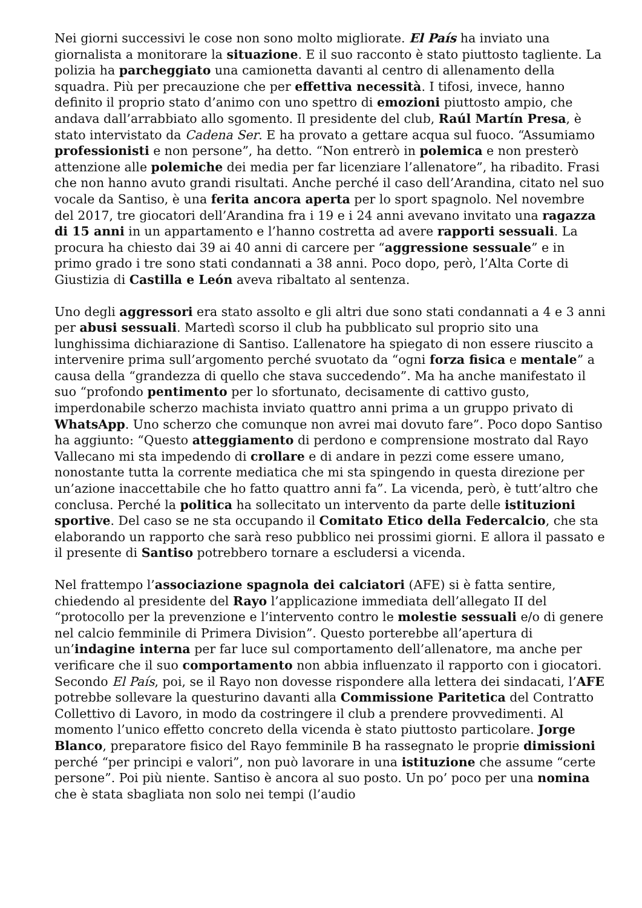Nei giorni successivi le cose non sono molto migliorate. El País ha inviato una giornalista a monitorare la situazione. E il suo racconto è stato piuttosto tagliente. La polizia ha parcheggiato una camionetta davanti al centro di allenamento della squadra. Più per precauzione che per effettiva necessità. I tifosi, invece, hanno definito il proprio stato d’animo con uno spettro di emozioni piuttosto ampio, che andava dall’arrabbiato allo sgomento. Il presidente del club, Raúl Martín Presa, è stato intervistato da Cadena Ser. E ha provato a gettare acqua sul fuoco. “Assumiamo professionisti e non persone”, ha detto. “Non entrerò in polemica e non presterò attenzione alle polemiche dei media per far licenziare l’allenatore”, ha ribadito. Frasi che non hanno avuto grandi risultati. Anche perché il caso dell’Arandina, citato nel suo vocale da Santiso, è una ferita ancora aperta per lo sport spagnolo. Nel novembre del 2017, tre giocatori dell’Arandina fra i 19 e i 24 anni avevano invitato una ragazza di 15 anni in un appartamento e l’hanno costretta ad avere rapporti sessuali. La procura ha chiesto dai 39 ai 40 anni di carcere per “aggressione sessuale” e in primo grado i tre sono stati condannati a 38 anni. Poco dopo, però, l’Alta Corte di Giustizia di Castilla e León aveva ribaltato al sentenza.
Uno degli aggressori era stato assolto e gli altri due sono stati condannati a 4 e 3 anni per abusi sessuali. Martedì scorso il club ha pubblicato sul proprio sito una lunghissima dichiarazione di Santiso. L’allenatore ha spiegato di non essere riuscito a intervenire prima sull’argomento perché svuotato da “ogni forza fisica e mentale” a causa della “grandezza di quello che stava succedendo”. Ma ha anche manifestato il suo “profondo pentimento per lo sfortunato, decisamente di cattivo gusto, imperdonabile scherzo machista inviato quattro anni prima a un gruppo privato di WhatsApp. Uno scherzo che comunque non avrei mai dovuto fare”. Poco dopo Santiso ha aggiunto: “Questo atteggiamento di perdono e comprensione mostrato dal Rayo Vallecano mi sta impedendo di crollare e di andare in pezzi come essere umano, nonostante tutta la corrente mediatica che mi sta spingendo in questa direzione per un’azione inaccettabile che ho fatto quattro anni fa”. La vicenda, però, è tutt’altro che conclusa. Perché la politica ha sollecitato un intervento da parte delle istituzioni sportive. Del caso se ne sta occupando il Comitato Etico della Federcalcio, che sta elaborando un rapporto che sarà reso pubblico nei prossimi giorni. E allora il passato e il presente di Santiso potrebbero tornare a escludersi a vicenda.
Nel frattempo l’associazione spagnola dei calciatori (AFE) si è fatta sentire, chiedendo al presidente del Rayo l’applicazione immediata dell’allegato II del “protocollo per la prevenzione e l’intervento contro le molestie sessuali e/o di genere nel calcio femminile di Primera Division”. Questo porterebbe all’apertura di un’indagine interna per far luce sul comportamento dell’allenatore, ma anche per verificare che il suo comportamento non abbia influenzato il rapporto con i giocatori. Secondo El País, poi, se il Rayo non dovesse rispondere alla lettera dei sindacati, l’AFE potrebbe sollevare la questurino davanti alla Commissione Paritetica del Contratto Collettivo di Lavoro, in modo da costringere il club a prendere provvedimenti. Al momento l’unico effetto concreto della vicenda è stato piuttosto particolare. Jorge Blanco, preparatore fisico del Rayo femminile B ha rassegnato le proprie dimissioni perché “per principi e valori”, non può lavorare in una istituzione che assume “certe persone”. Poi più niente. Santiso è ancora al suo posto. Un po’ poco per una nomina che è stata sbagliata non solo nei tempi (l’audio